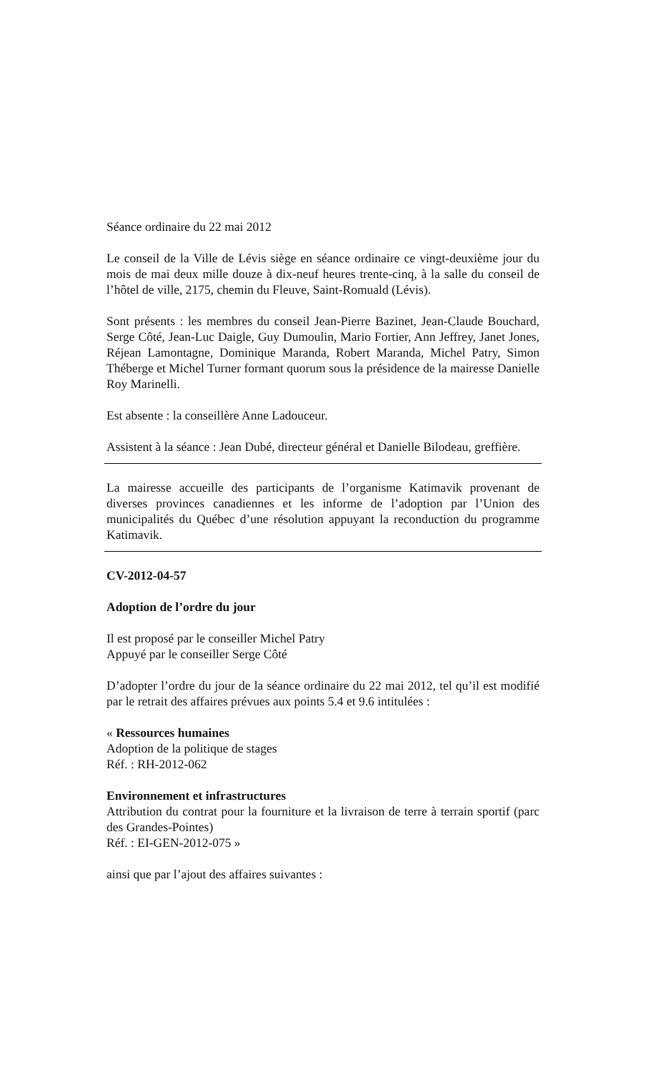Séance ordinaire du 22 mai 2012
Le conseil de la Ville de Lévis siège en séance ordinaire ce vingt-deuxième jour du mois de mai deux mille douze à dix-neuf heures trente-cinq, à la salle du conseil de l’hôtel de ville, 2175, chemin du Fleuve, Saint-Romuald (Lévis).
Sont présents : les membres du conseil Jean-Pierre Bazinet, Jean-Claude Bouchard, Serge Côté, Jean-Luc Daigle, Guy Dumoulin, Mario Fortier, Ann Jeffrey, Janet Jones, Réjean Lamontagne, Dominique Maranda, Robert Maranda, Michel Patry, Simon Théberge et Michel Turner formant quorum sous la présidence de la mairesse Danielle Roy Marinelli.
Est absente : la conseillère Anne Ladouceur.
Assistent à la séance : Jean Dubé, directeur général et Danielle Bilodeau, greffière.
La mairesse accueille des participants de l’organisme Katimavik provenant de diverses provinces canadiennes et les informe de l’adoption par l’Union des municipalités du Québec d’une résolution appuyant la reconduction du programme Katimavik.
CV-2012-04-57
Adoption de l’ordre du jour
Il est proposé par le conseiller Michel Patry
Appuyé par le conseiller Serge Côté
D’adopter l’ordre du jour de la séance ordinaire du 22 mai 2012, tel qu’il est modifié par le retrait des affaires prévues aux points 5.4 et 9.6 intitulées :
« Ressources humaines
Adoption de la politique de stages
Réf. : RH-2012-062
Environnement et infrastructures
Attribution du contrat pour la fourniture et la livraison de terre à terrain sportif (parc des Grandes-Pointes)
Réf. : EI-GEN-2012-075 »
ainsi que par l’ajout des affaires suivantes :